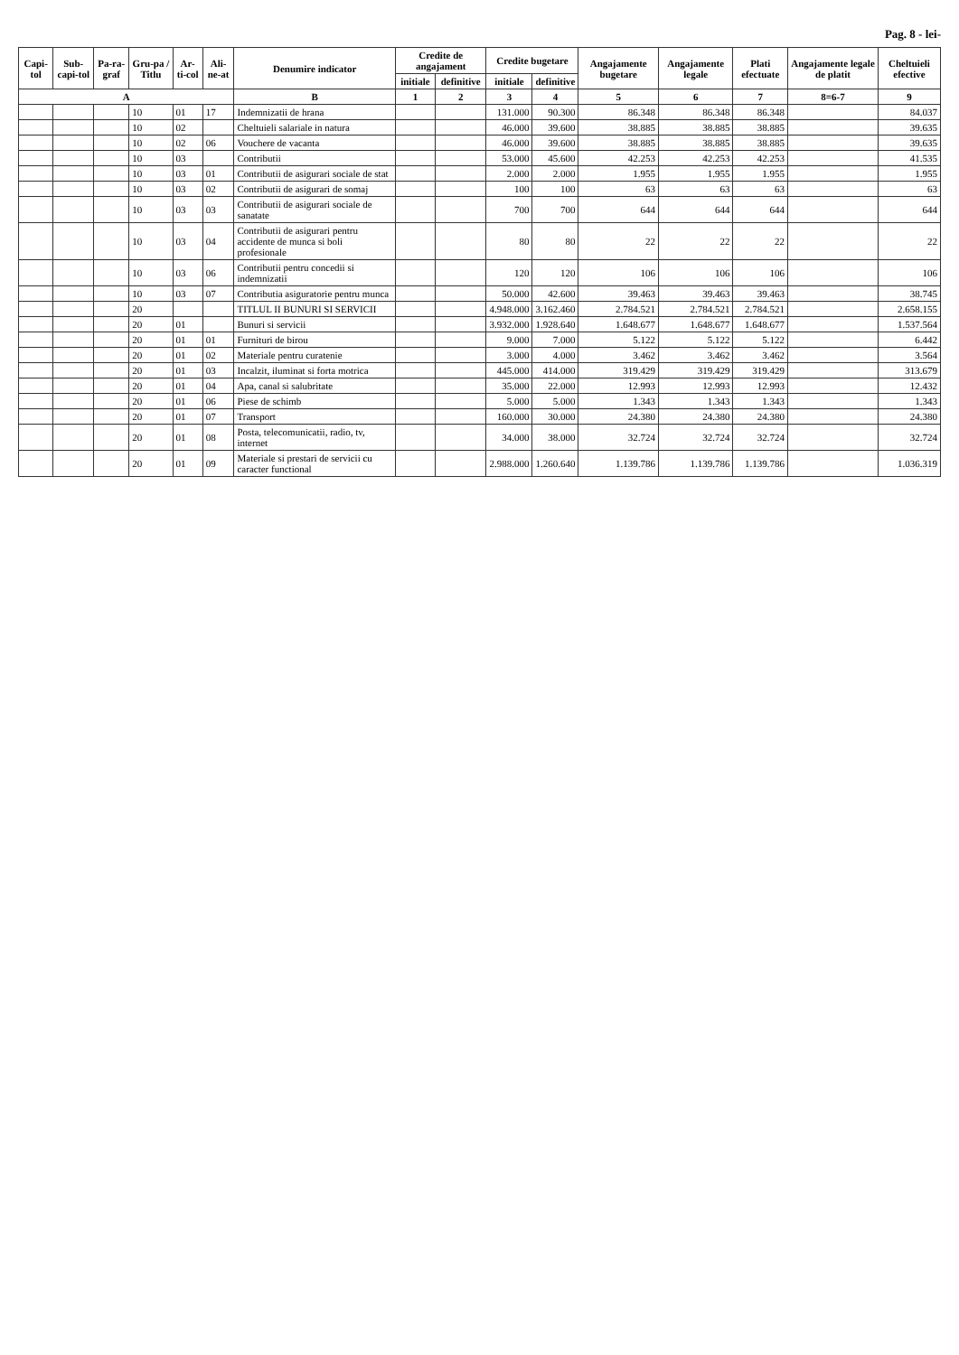Pag. 8 - lei-
| Capi-tol | Sub-capi-tol | Pa-ra-graf | Gru-pa / Titlu | Ar-ti-col | Ali-ne-at | Denumire indicator | Credite de angajament | | Credite bugetare | | Angajamente bugetare | Angajamente legale | Plati efectuate | Angajamente legale de platit | Cheltuieli efective |
| --- | --- | --- | --- | --- | --- | --- | --- | --- | --- | --- | --- | --- | --- | --- | --- |
| | | | | | | | initiale | definitive | initiale | definitive | | | | | |
| A | | | | | | B | 1 | 2 | 3 | 4 | 5 | 6 | 7 | 8=6-7 | 9 |
| | | | 10 | 01 | 17 | Indemnizatii de hrana | | | 131.000 | 90.300 | 86.348 | 86.348 | 86.348 | | 84.037 |
| | | | 10 | 02 | | Cheltuieli salariale in natura | | | 46.000 | 39.600 | 38.885 | 38.885 | 38.885 | | 39.635 |
| | | | 10 | 02 | 06 | Vouchere de vacanta | | | 46.000 | 39.600 | 38.885 | 38.885 | 38.885 | | 39.635 |
| | | | 10 | 03 | | Contributii | | | 53.000 | 45.600 | 42.253 | 42.253 | 42.253 | | 41.535 |
| | | | 10 | 03 | 01 | Contributii de asigurari sociale de stat | | | 2.000 | 2.000 | 1.955 | 1.955 | 1.955 | | 1.955 |
| | | | 10 | 03 | 02 | Contributii de asigurari de somaj | | | 100 | 100 | 63 | 63 | 63 | | 63 |
| | | | 10 | 03 | 03 | Contributii de asigurari sociale de sanatate | | | 700 | 700 | 644 | 644 | 644 | | 644 |
| | | | 10 | 03 | 04 | Contributii de asigurari pentru accidente de munca si boli profesionale | | | 80 | 80 | 22 | 22 | 22 | | 22 |
| | | | 10 | 03 | 06 | Contributii pentru concedii si indemnizatii | | | 120 | 120 | 106 | 106 | 106 | | 106 |
| | | | 10 | 03 | 07 | Contributia asiguratorie pentru munca | | | 50.000 | 42.600 | 39.463 | 39.463 | 39.463 | | 38.745 |
| | | | 20 | | | TITLUL II BUNURI SI SERVICII | | | 4.948.000 | 3.162.460 | 2.784.521 | 2.784.521 | 2.784.521 | | 2.658.155 |
| | | | 20 | 01 | | Bunuri si servicii | | | 3.932.000 | 1.928.640 | 1.648.677 | 1.648.677 | 1.648.677 | | 1.537.564 |
| | | | 20 | 01 | 01 | Furnituri de birou | | | 9.000 | 7.000 | 5.122 | 5.122 | 5.122 | | 6.442 |
| | | | 20 | 01 | 02 | Materiale pentru curatenie | | | 3.000 | 4.000 | 3.462 | 3.462 | 3.462 | | 3.564 |
| | | | 20 | 01 | 03 | Incalzit, iluminat si forta motrica | | | 445.000 | 414.000 | 319.429 | 319.429 | 319.429 | | 313.679 |
| | | | 20 | 01 | 04 | Apa, canal si salubritate | | | 35.000 | 22.000 | 12.993 | 12.993 | 12.993 | | 12.432 |
| | | | 20 | 01 | 06 | Piese de schimb | | | 5.000 | 5.000 | 1.343 | 1.343 | 1.343 | | 1.343 |
| | | | 20 | 01 | 07 | Transport | | | 160.000 | 30.000 | 24.380 | 24.380 | 24.380 | | 24.380 |
| | | | 20 | 01 | 08 | Posta, telecomunicatii, radio, tv, internet | | | 34.000 | 38.000 | 32.724 | 32.724 | 32.724 | | 32.724 |
| | | | 20 | 01 | 09 | Materiale si prestari de servicii cu caracter functional | | | 2.988.000 | 1.260.640 | 1.139.786 | 1.139.786 | 1.139.786 | | 1.036.319 |